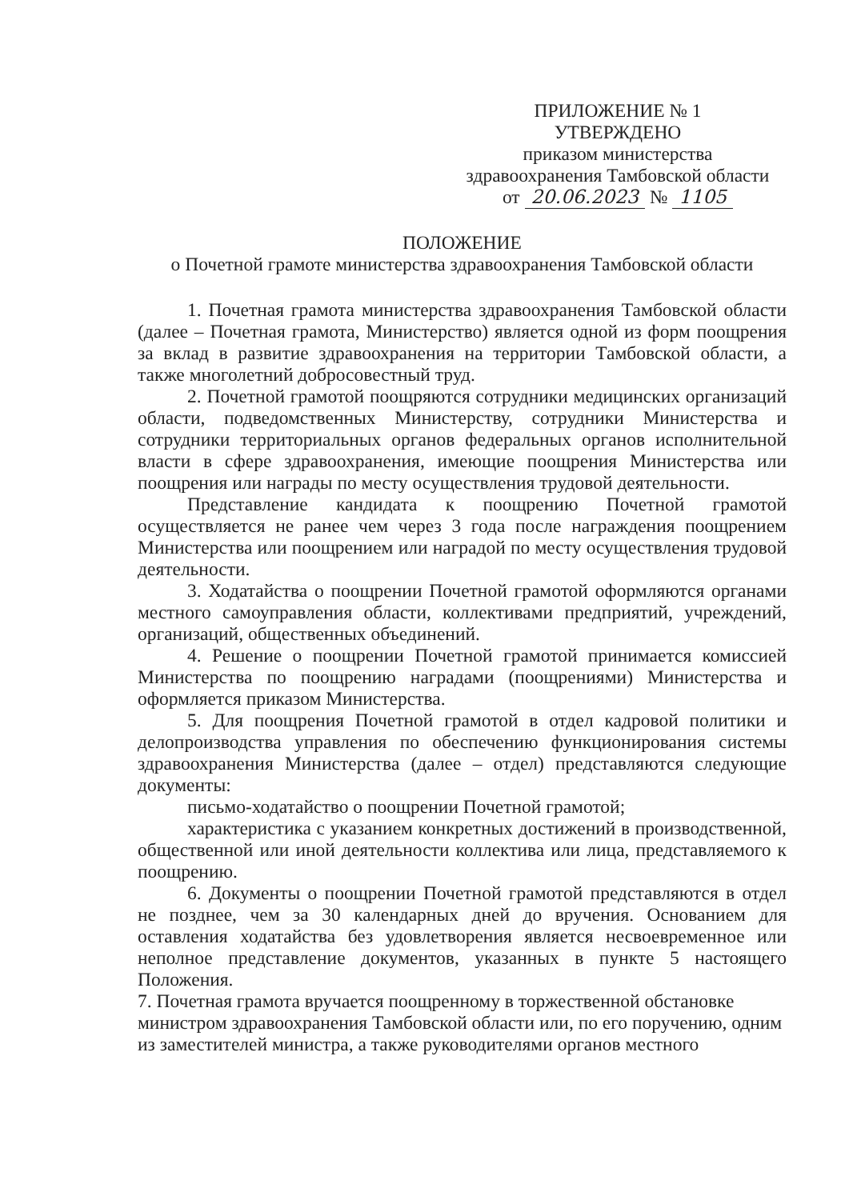ПРИЛОЖЕНИЕ № 1
УТВЕРЖДЕНО
приказом министерства
здравоохранения Тамбовской области
от 20.06.2023 № 1105
ПОЛОЖЕНИЕ
о Почетной грамоте министерства здравоохранения Тамбовской области
1. Почетная грамота министерства здравоохранения Тамбовской области (далее – Почетная грамота, Министерство) является одной из форм поощрения за вклад в развитие здравоохранения на территории Тамбовской области, а также многолетний добросовестный труд.
2. Почетной грамотой поощряются сотрудники медицинских организаций области, подведомственных Министерству, сотрудники Министерства и сотрудники территориальных органов федеральных органов исполнительной власти в сфере здравоохранения, имеющие поощрения Министерства или поощрения или награды по месту осуществления трудовой деятельности.
Представление кандидата к поощрению Почетной грамотой осуществляется не ранее чем через 3 года после награждения поощрением Министерства или поощрением или наградой по месту осуществления трудовой деятельности.
3. Ходатайства о поощрении Почетной грамотой оформляются органами местного самоуправления области, коллективами предприятий, учреждений, организаций, общественных объединений.
4. Решение о поощрении Почетной грамотой принимается комиссией Министерства по поощрению наградами (поощрениями) Министерства и оформляется приказом Министерства.
5. Для поощрения Почетной грамотой в отдел кадровой политики и делопроизводства управления по обеспечению функционирования системы здравоохранения Министерства (далее – отдел) представляются следующие документы:
письмо-ходатайство о поощрении Почетной грамотой;
характеристика с указанием конкретных достижений в производственной, общественной или иной деятельности коллектива или лица, представляемого к поощрению.
6. Документы о поощрении Почетной грамотой представляются в отдел не позднее, чем за 30 календарных дней до вручения. Основанием для оставления ходатайства без удовлетворения является несвоевременное или неполное представление документов, указанных в пункте 5 настоящего Положения.
7. Почетная грамота вручается поощренному в торжественной обстановке министром здравоохранения Тамбовской области или, по его поручению, одним из заместителей министра, а также руководителями органов местного